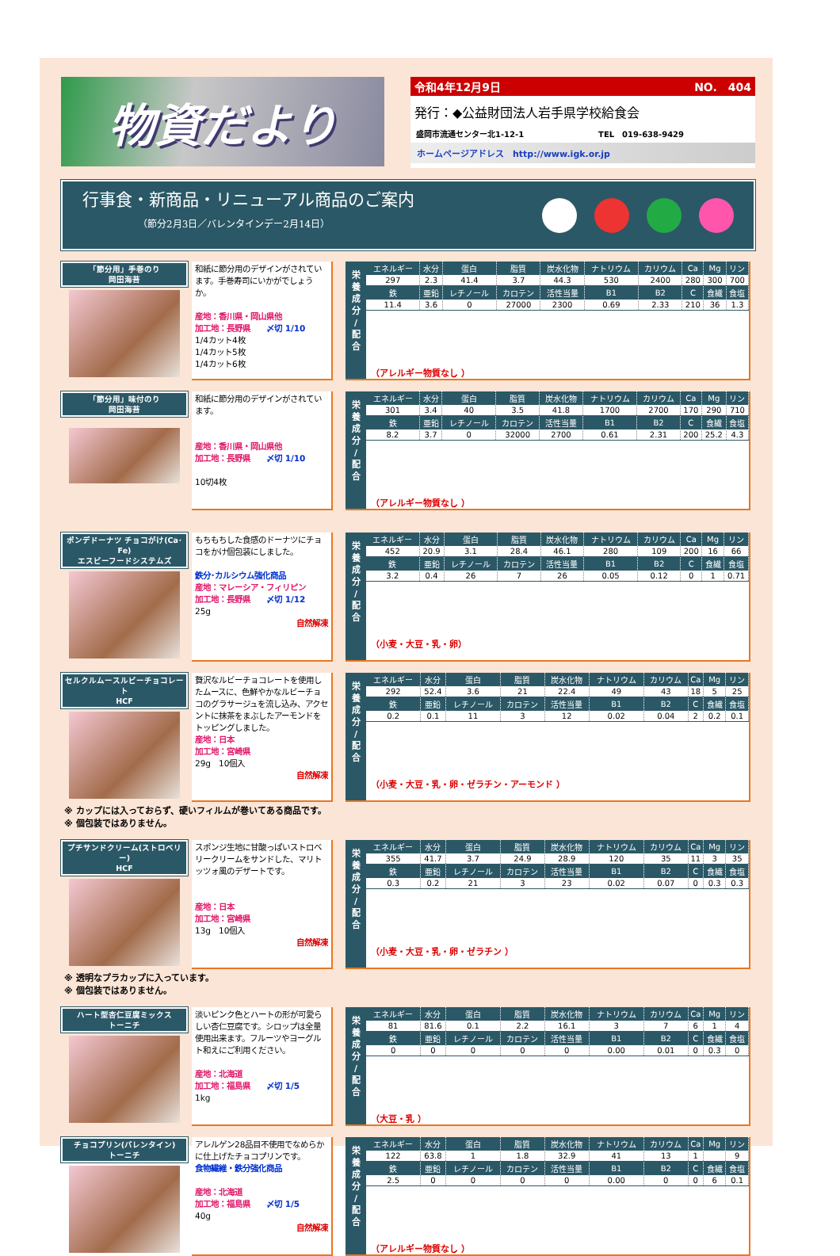物資だより
令和4年12月9日 NO.　404
発行：◆公益財団法人岩手県学校給食会
盛岡市流通センター北1-12-1 TEL　019-638-9429
ホームページアドレス　http://www.igk.or.jp
行事食・新商品・リニューアル商品のご案内
（節分2月3日／バレンタインデー2月14日）
「節分用」手巻のり
岡田海苔
和紙に節分用のデザインがされています。手巻寿司にいかがでしょうか。
産地：香川県・岡山県他
加工地：長野県　　〆切 1/10
1/4カット4枚
1/4カット5枚
1/4カット6枚
栄
養
成
分
/
配
合
| エネルギー | 水分 | 蛋白 | 脂質 | 炭水化物 | ナトリウム | カリウム | Ca | Mg | リン |
| --- | --- | --- | --- | --- | --- | --- | --- | --- | --- |
| 297 | 2.3 | 41.4 | 3.7 | 44.3 | 530 | 2400 | 280 | 300 | 700 |
| 鉄 | 亜鉛 | レチノール | カロテン | 活性当量 | B1 | B2 | C | 食繊 | 食塩 |
| 11.4 | 3.6 | 0 | 27000 | 2300 | 0.69 | 2.33 | 210 | 36 | 1.3 |
（アレルギー物質なし ）
「節分用」味付のり
岡田海苔
和紙に節分用のデザインがされています。
産地：香川県・岡山県他
加工地：長野県　　〆切 1/10
10切4枚
栄
養
成
分
/
配
合
| エネルギー | 水分 | 蛋白 | 脂質 | 炭水化物 | ナトリウム | カリウム | Ca | Mg | リン |
| --- | --- | --- | --- | --- | --- | --- | --- | --- | --- |
| 301 | 3.4 | 40 | 3.5 | 41.8 | 1700 | 2700 | 170 | 290 | 710 |
| 鉄 | 亜鉛 | レチノール | カロテン | 活性当量 | B1 | B2 | C | 食繊 | 食塩 |
| 8.2 | 3.7 | 0 | 32000 | 2700 | 0.61 | 2.31 | 200 | 25.2 | 4.3 |
（アレルギー物質なし ）
ポンデドーナツ チョコがけ(Ca･Fe)
エスビーフードシステムズ
もちもちした食感のドーナツにチョコをかけ個包装にしました。
鉄分･カルシウム強化商品
産地：マレーシア・フィリピン
加工地：長野県　　〆切 1/12
25g
自然解凍
栄
養
成
分
/
配
合
| エネルギー | 水分 | 蛋白 | 脂質 | 炭水化物 | ナトリウム | カリウム | Ca | Mg | リン |
| --- | --- | --- | --- | --- | --- | --- | --- | --- | --- |
| 452 | 20.9 | 3.1 | 28.4 | 46.1 | 280 | 109 | 200 | 16 | 66 |
| 鉄 | 亜鉛 | レチノール | カロテン | 活性当量 | B1 | B2 | C | 食繊 | 食塩 |
| 3.2 | 0.4 | 26 | 7 | 26 | 0.05 | 0.12 | 0 | 1 | 0.71 |
（小麦・大豆・乳・卵）
セルクルムースルビーチョコレート
HCF
贅沢なルビーチョコレートを使用したムースに、色鮮やかなルビーチョコのグラサージュを流し込み、アクセントに抹茶をまぶしたアーモンドをトッピングしました。
産地：日本
加工地：宮崎県
29g　10個入
自然解凍
栄
養
成
分
/
配
合
| エネルギー | 水分 | 蛋白 | 脂質 | 炭水化物 | ナトリウム | カリウム | Ca | Mg | リン |
| --- | --- | --- | --- | --- | --- | --- | --- | --- | --- |
| 292 | 52.4 | 3.6 | 21 | 22.4 | 49 | 43 | 18 | 5 | 25 |
| 鉄 | 亜鉛 | レチノール | カロテン | 活性当量 | B1 | B2 | C | 食繊 | 食塩 |
| 0.2 | 0.1 | 11 | 3 | 12 | 0.02 | 0.04 | 2 | 0.2 | 0.1 |
（小麦・大豆・乳・卵・ゼラチン・アーモンド ）
※ カップには入っておらず、硬いフィルムが巻いてある商品です。
※ 個包装ではありません。
プチサンドクリーム(ストロベリー)
HCF
スポンジ生地に甘酸っぱいストロベリークリームをサンドした、マリトッツォ風のデザートです。
産地：日本
加工地：宮崎県
13g　10個入
自然解凍
栄
養
成
分
/
配
合
| エネルギー | 水分 | 蛋白 | 脂質 | 炭水化物 | ナトリウム | カリウム | Ca | Mg | リン |
| --- | --- | --- | --- | --- | --- | --- | --- | --- | --- |
| 355 | 41.7 | 3.7 | 24.9 | 28.9 | 120 | 35 | 11 | 3 | 35 |
| 鉄 | 亜鉛 | レチノール | カロテン | 活性当量 | B1 | B2 | C | 食繊 | 食塩 |
| 0.3 | 0.2 | 21 | 3 | 23 | 0.02 | 0.07 | 0 | 0.3 | 0.3 |
（小麦・大豆・乳・卵・ゼラチン ）
※ 透明なプラカップに入っています。
※ 個包装ではありません。
ハート型杏仁豆腐ミックス
トーニチ
淡いピンク色とハートの形が可愛らしい杏仁豆腐です。シロップは全量使用出来ます。フルーツやヨーグルト和えにご利用ください。
産地：北海道
加工地：福島県　　〆切 1/5
1kg
栄
養
成
分
/
配
合
| エネルギー | 水分 | 蛋白 | 脂質 | 炭水化物 | ナトリウム | カリウム | Ca | Mg | リン |
| --- | --- | --- | --- | --- | --- | --- | --- | --- | --- |
| 81 | 81.6 | 0.1 | 2.2 | 16.1 | 3 | 7 | 6 | 1 | 4 |
| 鉄 | 亜鉛 | レチノール | カロテン | 活性当量 | B1 | B2 | C | 食繊 | 食塩 |
| 0 | 0 | 0 | 0 | 0 | 0.00 | 0.01 | 0 | 0.3 | 0 |
（大豆・乳 ）
チョコプリン(バレンタイン)
トーニチ
アレルゲン28品目不使用でなめらかに仕上げたチョコプリンです。
食物繊維・鉄分強化商品
産地：北海道
加工地：福島県　　〆切 1/5
40g
自然解凍
栄
養
成
分
/
配
合
| エネルギー | 水分 | 蛋白 | 脂質 | 炭水化物 | ナトリウム | カリウム | Ca | Mg | リン |
| --- | --- | --- | --- | --- | --- | --- | --- | --- | --- |
| 122 | 63.8 | 1 | 1.8 | 32.9 | 41 | 13 | 1 | | 9 |
| 鉄 | 亜鉛 | レチノール | カロテン | 活性当量 | B1 | B2 | C | 食繊 | 食塩 |
| 2.5 | 0 | 0 | 0 | 0 | 0.00 | 0 | 0 | 6 | 0.1 |
（アレルギー物質なし ）